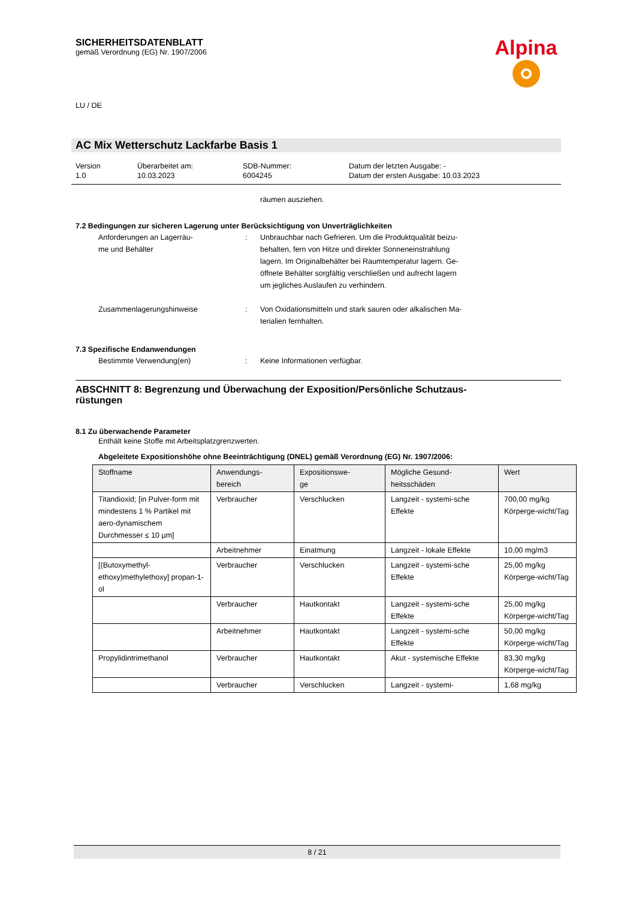SICHERHEITSDATENBLATT
gemäß Verordnung (EG) Nr. 1907/2006
LU / DE
AC Mix Wetterschutz Lackfarbe Basis 1
Version
1.0
Überarbeitet am:
10.03.2023
SDB-Nummer:
6004245
Datum der letzten Ausgabe: -
Datum der ersten Ausgabe: 10.03.2023
räumen ausziehen.
7.2 Bedingungen zur sicheren Lagerung unter Berücksichtigung von Unverträglichkeiten
Anforderungen an Lagerräu-
me und Behälter
:
Unbrauchbar nach Gefrieren. Um die Produktqualität beizu-
behalten, fern von Hitze und direkter Sonneneinstrahlung
lagern. Im Originalbehälter bei Raumtemperatur lagern. Ge-
öffnete Behälter sorgfältig verschließen und aufrecht lagern
um jegliches Auslaufen zu verhindern.
Zusammenlagerungshinweise : Von Oxidationsmitteln und stark sauren oder alkalischen Ma-
terialien fernhalten.
7.3 Spezifische Endanwendungen
Bestimmte Verwendung(en) : Keine Informationen verfügbar.
ABSCHNITT 8: Begrenzung und Überwachung der Exposition/Persönliche Schutzaus-
rüstungen
8.1 Zu überwachende Parameter
Enthält keine Stoffe mit Arbeitsplatzgrenzwerten.
Abgeleitete Expositionshöhe ohne Beeinträchtigung (DNEL) gemäß Verordnung (EG) Nr. 1907/2006:
| Stoffname | Anwendungs- bereich | Expositionswe- ge | Mögliche Gesund- heitsschäden | Wert |
| --- | --- | --- | --- | --- |
| Titandioxid; [in Pulver-form mit mindestens 1 % Partikel mit aero-dynamischem Durchmesser ≤ 10 µm] | Verbraucher | Verschlucken | Langzeit - systemi-sche Effekte | 700,00 mg/kg Körperge-wicht/Tag |
| | Arbeitnehmer | Einatmung | Langzeit - lokale Effekte | 10,00 mg/m3 |
| [(Butoxymethyl-ethoxy)methylethoxy] propan-1-ol | Verbraucher | Verschlucken | Langzeit - systemi-sche Effekte | 25,00 mg/kg Körperge-wicht/Tag |
| | Verbraucher | Hautkontakt | Langzeit - systemi-sche Effekte | 25,00 mg/kg Körperge-wicht/Tag |
| | Arbeitnehmer | Hautkontakt | Langzeit - systemi-sche Effekte | 50,00 mg/kg Körperge-wicht/Tag |
| Propylidintrimethanol | Verbraucher | Hautkontakt | Akut - systemische Effekte | 83,30 mg/kg Körperge-wicht/Tag |
| | Verbraucher | Verschlucken | Langzeit - systemi- | 1,68 mg/kg |
Alpina
8 / 21